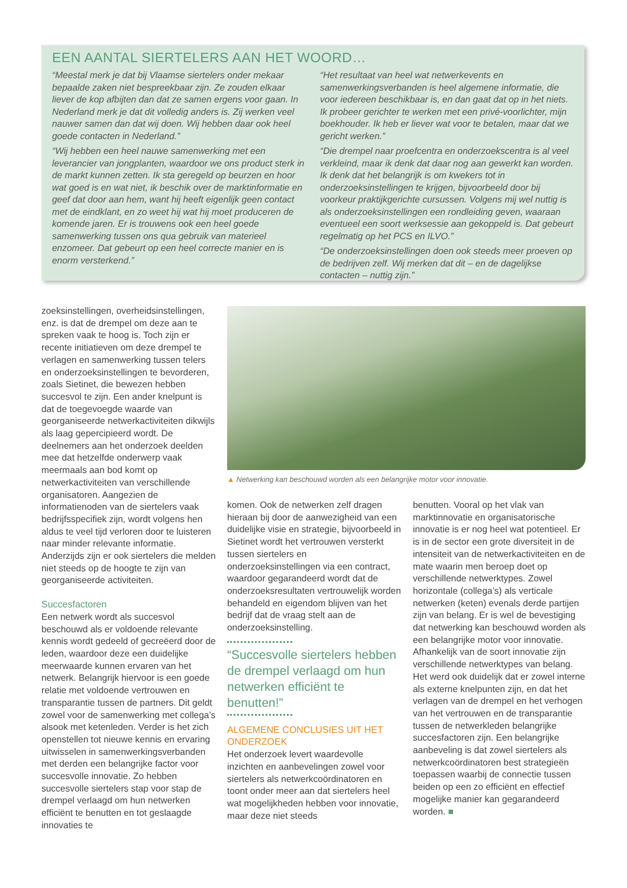EEN AANTAL SIERTELERS AAN HET WOORD…
“Meestal merk je dat bij Vlaamse siertelers onder mekaar bepaalde zaken niet bespreekbaar zijn. Ze zouden elkaar liever de kop afbijten dan dat ze samen ergens voor gaan. In Nederland merk je dat dit volledig anders is. Zij werken veel nauwer samen dan dat wij doen. Wij hebben daar ook heel goede contacten in Nederland.”
“Wij hebben een heel nauwe samenwerking met een leverancier van jongplanten, waardoor we ons product sterk in de markt kunnen zetten. Ik sta geregeld op beurzen en hoor wat goed is en wat niet, ik beschik over de marktinformatie en geef dat door aan hem, want hij heeft eigenlijk geen contact met de eindklant, en zo weet hij wat hij moet produceren de komende jaren. Er is trouwens ook een heel goede samenwerking tussen ons qua gebruik van materieel enzomeer. Dat gebeurt op een heel correcte manier en is enorm versterkend.”
“Het resultaat van heel wat netwerkevents en samenwerkingsverbanden is heel algemene informatie, die voor iedereen beschikbaar is, en dan gaat dat op in het niets. Ik probeer gerichter te werken met een privé-voorlichter, mijn boekhouder. Ik heb er liever wat voor te betalen, maar dat we gericht werken.”
“Die drempel naar proefcentra en onderzoekscentra is al veel verkleind, maar ik denk dat daar nog aan gewerkt kan worden. Ik denk dat het belangrijk is om kwekers tot in onderzoeksinstellingen te krijgen, bijvoorbeeld door bij voorkeur praktijkgerichte cursussen. Volgens mij wel nuttig is als onderzoeksinstellingen een rondleiding geven, waaraan eventueel een soort werksessie aan gekoppeld is. Dat gebeurt regelmatig op het PCS en ILVO.”
“De onderzoeksinstellingen doen ook steeds meer proeven op de bedrijven zelf. Wij merken dat dit – en de dagelijkse contacten – nuttig zijn.”
zoeksinstellingen, overheidsinstellingen, enz. is dat de drempel om deze aan te spreken vaak te hoog is. Toch zijn er recente initiatieven om deze drempel te verlagen en samenwerking tussen telers en onderzoeksinstellingen te bevorderen, zoals Sietinet, die bewezen hebben succesvol te zijn. Een ander knelpunt is dat de toegevoegde waarde van georganiseerde netwerkactiviteiten dikwijls als laag gepercipieerd wordt. De deelnemers aan het onderzoek deelden mee dat hetzelfde onderwerp vaak meermaals aan bod komt op netwerkactiviteiten van verschillende organisatoren. Aangezien de informatienoden van de siertelers vaak bedrijfsspecifiek zijn, wordt volgens hen aldus te veel tijd verloren door te luisteren naar minder relevante informatie. Anderzijds zijn er ook siertelers die melden niet steeds op de hoogte te zijn van georganiseerde activiteiten.
Succesfactoren
Een netwerk wordt als succesvol beschouwd als er voldoende relevante kennis wordt gedeeld of gecreëerd door de leden, waardoor deze een duidelijke meerwaarde kunnen ervaren van het netwerk. Belangrijk hiervoor is een goede relatie met voldoende vertrouwen en transparantie tussen de partners. Dit geldt zowel voor de samenwerking met collega’s alsook met ketenleden. Verder is het zich openstellen tot nieuwe kennis en ervaring uitwisselen in samenwerkingsverbanden met derden een belangrijke factor voor succesvolle innovatie. Zo hebben succesvolle siertelers stap voor stap de drempel verlaagd om hun netwerken efficiënt te benutten en tot geslaagde innovaties te
▲ Netwerking kan beschouwd worden als een belangrijke motor voor innovatie.
komen. Ook de netwerken zelf dragen hieraan bij door de aanwezigheid van een duidelijke visie en strategie, bijvoorbeeld in Sietinet wordt het vertrouwen versterkt tussen siertelers en onderzoeksinstellingen via een contract, waardoor gegarandeerd wordt dat de onderzoeksresultaten vertrouwelijk worden behandeld en eigendom blijven van het bedrijf dat de vraag stelt aan de onderzoeksinstelling.
“Succesvolle siertelers hebben de drempel verlaagd om hun netwerken efficiënt te benutten!”
ALGEMENE CONCLUSIES UIT HET ONDERZOEK
Het onderzoek levert waardevolle inzichten en aanbevelingen zowel voor siertelers als netwerkcoördinatoren en toont onder meer aan dat siertelers heel wat mogelijkheden hebben voor innovatie, maar deze niet steeds
benutten. Vooral op het vlak van marktinnovatie en organisatorische innovatie is er nog heel wat potentieel. Er is in de sector een grote diversiteit in de intensiteit van de netwerkactiviteiten en de mate waarin men beroep doet op verschillende netwerktypes. Zowel horizontale (collega’s) als verticale netwerken (keten) evenals derde partijen zijn van belang. Er is wel de bevestiging dat netwerking kan beschouwd worden als een belangrijke motor voor innovatie. Afhankelijk van de soort innovatie zijn verschillende netwerktypes van belang. Het werd ook duidelijk dat er zowel interne als externe knelpunten zijn, en dat het verlagen van de drempel en het verhogen van het vertrouwen en de transparantie tussen de netwerkleden belangrijke succesfactoren zijn. Een belangrijke aanbeveling is dat zowel siertelers als netwerkcoördinatoren best strategieën toepassen waarbij de connectie tussen beiden op een zo efficiënt en effectief mogelijke manier kan gegarandeerd worden. ■